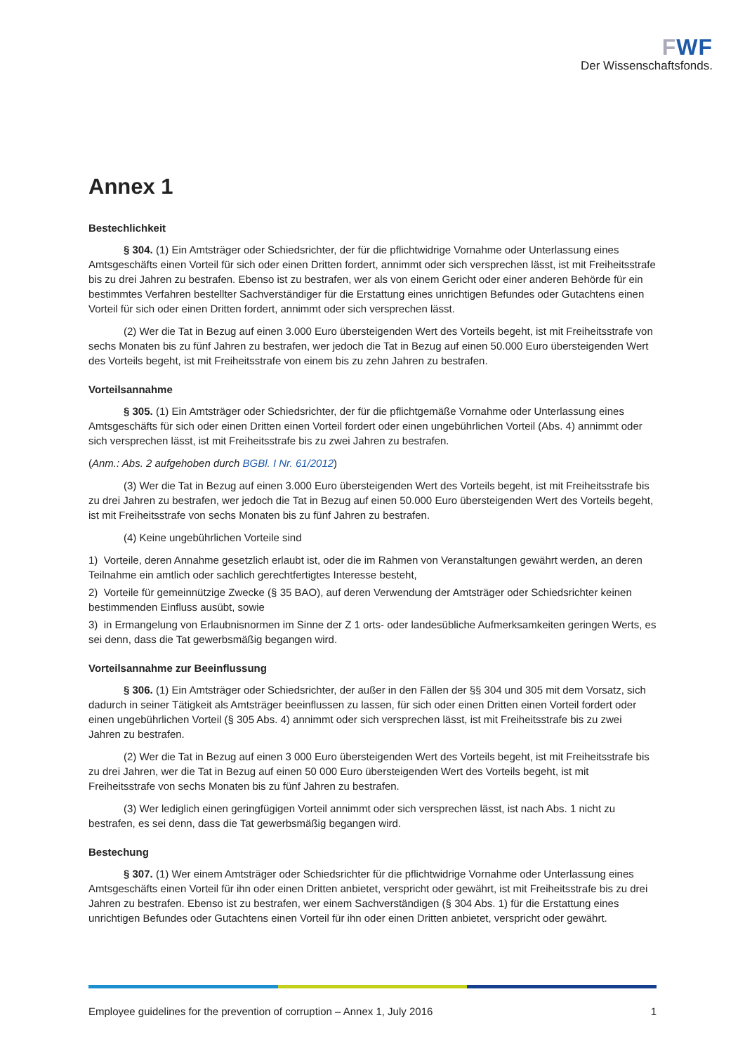FWF
Der Wissenschaftsfonds.
Annex 1
Bestechlichkeit
§ 304. (1) Ein Amtsträger oder Schiedsrichter, der für die pflichtwidrige Vornahme oder Unterlassung eines Amtsgeschäfts einen Vorteil für sich oder einen Dritten fordert, annimmt oder sich versprechen lässt, ist mit Freiheitsstrafe bis zu drei Jahren zu bestrafen. Ebenso ist zu bestrafen, wer als von einem Gericht oder einer anderen Behörde für ein bestimmtes Verfahren bestellter Sachverständiger für die Erstattung eines unrichtigen Befundes oder Gutachtens einen Vorteil für sich oder einen Dritten fordert, annimmt oder sich versprechen lässt.
(2) Wer die Tat in Bezug auf einen 3.000 Euro übersteigenden Wert des Vorteils begeht, ist mit Freiheitsstrafe von sechs Monaten bis zu fünf Jahren zu bestrafen, wer jedoch die Tat in Bezug auf einen 50.000 Euro übersteigenden Wert des Vorteils begeht, ist mit Freiheitsstrafe von einem bis zu zehn Jahren zu bestrafen.
Vorteilsannahme
§ 305. (1) Ein Amtsträger oder Schiedsrichter, der für die pflichtgemäße Vornahme oder Unterlassung eines Amtsgeschäfts für sich oder einen Dritten einen Vorteil fordert oder einen ungebührlichen Vorteil (Abs. 4) annimmt oder sich versprechen lässt, ist mit Freiheitsstrafe bis zu zwei Jahren zu bestrafen.
(Anm.: Abs. 2 aufgehoben durch BGBl. I Nr. 61/2012)
(3) Wer die Tat in Bezug auf einen 3.000 Euro übersteigenden Wert des Vorteils begeht, ist mit Freiheitsstrafe bis zu drei Jahren zu bestrafen, wer jedoch die Tat in Bezug auf einen 50.000 Euro übersteigenden Wert des Vorteils begeht, ist mit Freiheitsstrafe von sechs Monaten bis zu fünf Jahren zu bestrafen.
(4) Keine ungebührlichen Vorteile sind
1) Vorteile, deren Annahme gesetzlich erlaubt ist, oder die im Rahmen von Veranstaltungen gewährt werden, an deren Teilnahme ein amtlich oder sachlich gerechtfertigtes Interesse besteht,
2) Vorteile für gemeinnützige Zwecke (§ 35 BAO), auf deren Verwendung der Amtsträger oder Schiedsrichter keinen bestimmenden Einfluss ausübt, sowie
3) in Ermangelung von Erlaubnisnormen im Sinne der Z 1 orts- oder landesübliche Aufmerksamkeiten geringen Werts, es sei denn, dass die Tat gewerbsmäßig begangen wird.
Vorteilsannahme zur Beeinflussung
§ 306. (1) Ein Amtsträger oder Schiedsrichter, der außer in den Fällen der §§ 304 und 305 mit dem Vorsatz, sich dadurch in seiner Tätigkeit als Amtsträger beeinflussen zu lassen, für sich oder einen Dritten einen Vorteil fordert oder einen ungebührlichen Vorteil (§ 305 Abs. 4) annimmt oder sich versprechen lässt, ist mit Freiheitsstrafe bis zu zwei Jahren zu bestrafen.
(2) Wer die Tat in Bezug auf einen 3 000 Euro übersteigenden Wert des Vorteils begeht, ist mit Freiheitsstrafe bis zu drei Jahren, wer die Tat in Bezug auf einen 50 000 Euro übersteigenden Wert des Vorteils begeht, ist mit Freiheitsstrafe von sechs Monaten bis zu fünf Jahren zu bestrafen.
(3) Wer lediglich einen geringfügigen Vorteil annimmt oder sich versprechen lässt, ist nach Abs. 1 nicht zu bestrafen, es sei denn, dass die Tat gewerbsmäßig begangen wird.
Bestechung
§ 307. (1) Wer einem Amtsträger oder Schiedsrichter für die pflichtwidrige Vornahme oder Unterlassung eines Amtsgeschäfts einen Vorteil für ihn oder einen Dritten anbietet, verspricht oder gewährt, ist mit Freiheitsstrafe bis zu drei Jahren zu bestrafen. Ebenso ist zu bestrafen, wer einem Sachverständigen (§ 304 Abs. 1) für die Erstattung eines unrichtigen Befundes oder Gutachtens einen Vorteil für ihn oder einen Dritten anbietet, verspricht oder gewährt.
Employee guidelines for the prevention of corruption – Annex 1, July 2016 1